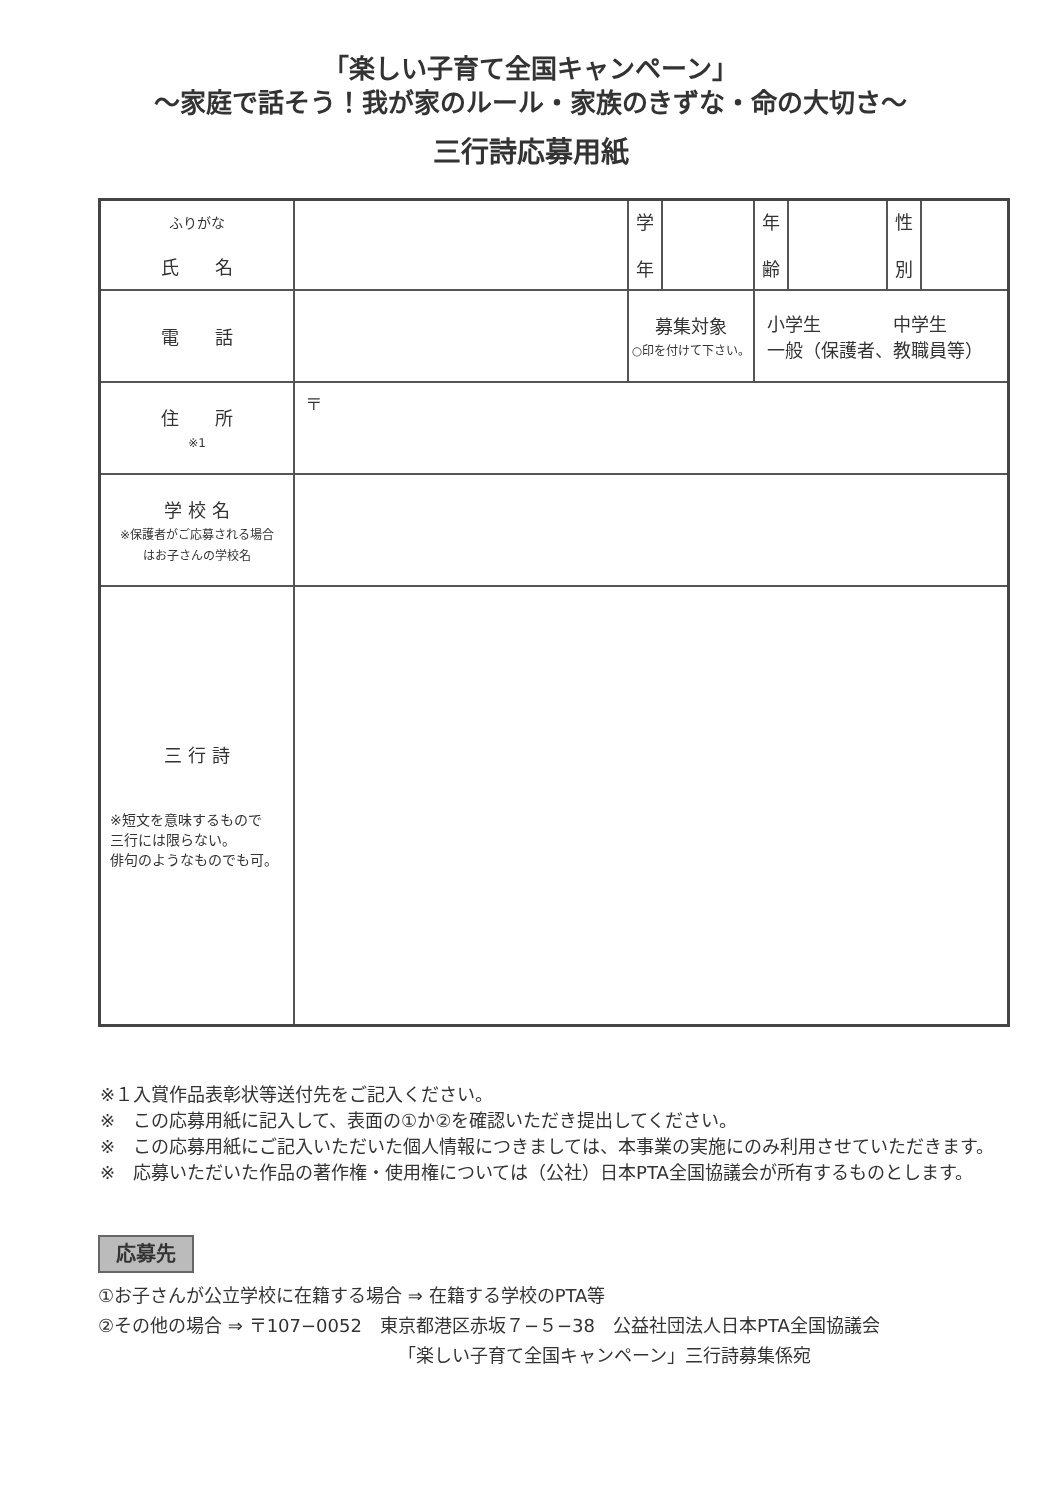「楽しい子育て全国キャンペーン」
〜家庭で話そう！我が家のルール・家族のきずな・命の大切さ〜
三行詩応募用紙
| ふりがな 氏 名 | | 学 年 | | 年 齢 | | 性 別 | |
| 電 話 | | 募集対象 ○印を付けて下さい。 | | 小学生 中学生 一般（保護者、教職員等） | | | |
| 住 所 ※1 | 〒 | | | | | | |
| 学 校 名 ※保護者がご応募される場合 はお子さんの学校名 | | | | | | | |
| 三 行 詩 ※短文を意味するもので 三行には限らない。 俳句のようなものでも可。 | | | | | | | |
※１入賞作品表彰状等送付先をご記入ください。
※　この応募用紙に記入して、表面の①か②を確認いただき提出してください。
※　この応募用紙にご記入いただいた個人情報につきましては、本事業の実施にのみ利用させていただきます。
※　応募いただいた作品の著作権・使用権については（公社）日本PTA全国協議会が所有するものとします。
応募先
①お子さんが公立学校に在籍する場合 ⇒ 在籍する学校のPTA等
②その他の場合 ⇒ 〒107−0052　東京都港区赤坂７−５−38　公益社団法人日本PTA全国協議会
「楽しい子育て全国キャンペーン」三行詩募集係宛